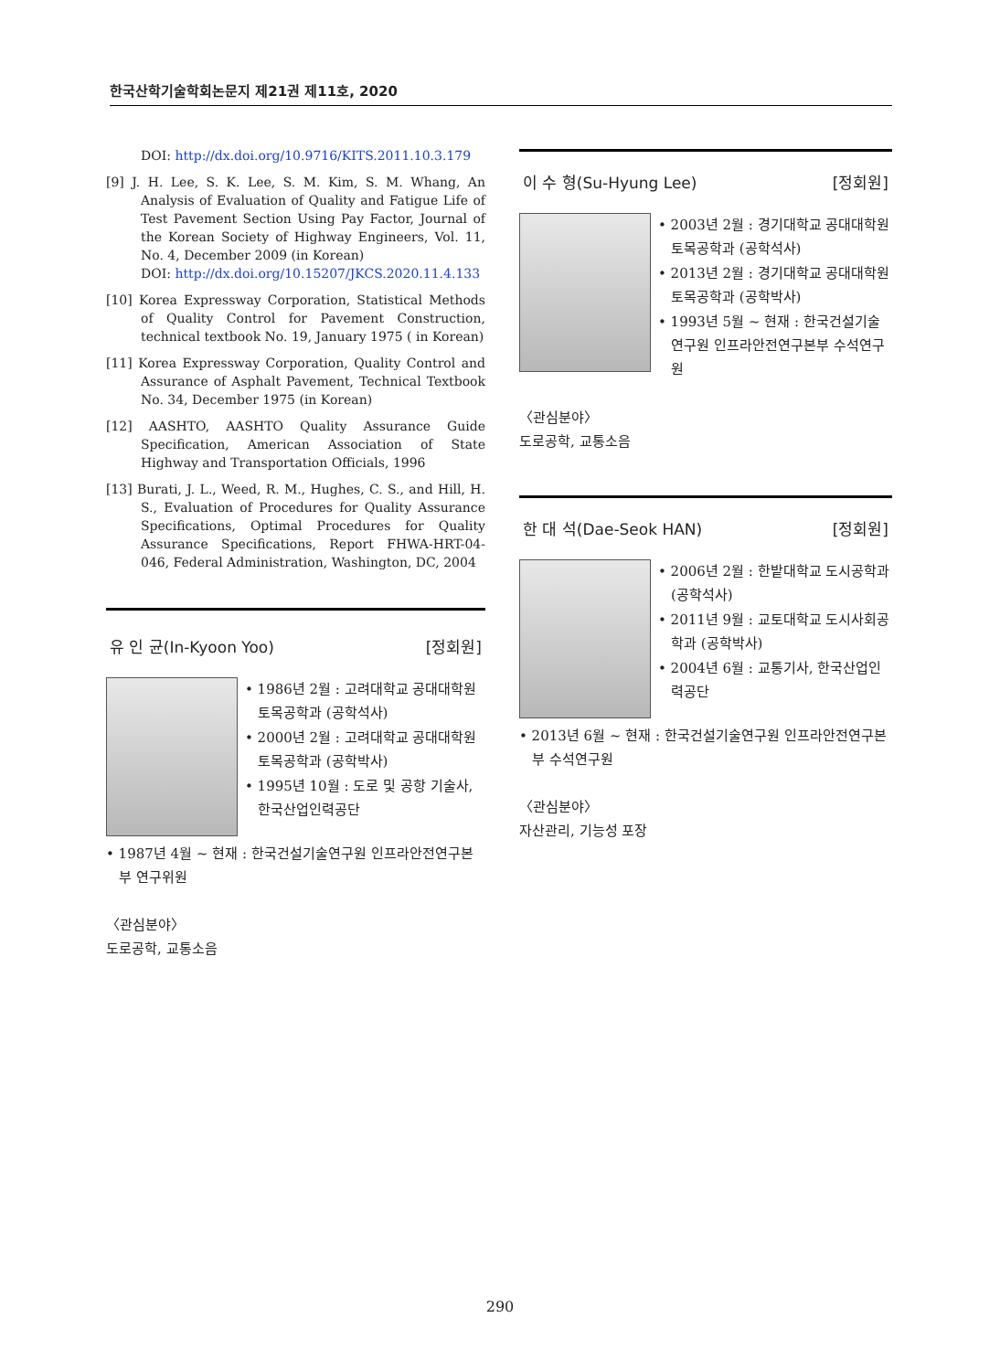한국산학기술학회논문지 제21권 제11호, 2020
DOI: http://dx.doi.org/10.9716/KITS.2011.10.3.179
[9] J. H. Lee, S. K. Lee, S. M. Kim, S. M. Whang, An Analysis of Evaluation of Quality and Fatigue Life of Test Pavement Section Using Pay Factor, Journal of the Korean Society of Highway Engineers, Vol. 11, No. 4, December 2009 (in Korean)
DOI: http://dx.doi.org/10.15207/JKCS.2020.11.4.133
[10] Korea Expressway Corporation, Statistical Methods of Quality Control for Pavement Construction, technical textbook No. 19, January 1975 ( in Korean)
[11] Korea Expressway Corporation, Quality Control and Assurance of Asphalt Pavement, Technical Textbook No. 34, December 1975 (in Korean)
[12] AASHTO, AASHTO Quality Assurance Guide Specification, American Association of State Highway and Transportation Officials, 1996
[13] Burati, J. L., Weed, R. M., Hughes, C. S., and Hill, H. S., Evaluation of Procedures for Quality Assurance Specifications, Optimal Procedures for Quality Assurance Specifications, Report FHWA-HRT-04-046, Federal Administration, Washington, DC, 2004
유 인 균(In-Kyoon Yoo) [정회원]
• 1986년 2월 : 고려대학교 공대대학원 토목공학과 (공학석사)
• 2000년 2월 : 고려대학교 공대대학원 토목공학과 (공학박사)
• 1995년 10월 : 도로 및 공항 기술사, 한국산업인력공단
• 1987년 4월 ~ 현재 : 한국건설기술연구원 인프라안전연구본부 연구위원
〈관심분야〉
도로공학, 교통소음
이 수 형(Su-Hyung Lee) [정회원]
• 2003년 2월 : 경기대학교 공대대학원 토목공학과 (공학석사)
• 2013년 2월 : 경기대학교 공대대학원 토목공학과 (공학박사)
• 1993년 5월 ~ 현재 : 한국건설기술연구원 인프라안전연구본부 수석연구원
〈관심분야〉
도로공학, 교통소음
한 대 석(Dae-Seok HAN) [정회원]
• 2006년 2월 : 한밭대학교 도시공학과 (공학석사)
• 2011년 9월 : 교토대학교 도시사회공학과 (공학박사)
• 2004년 6월 : 교통기사, 한국산업인력공단
• 2013년 6월 ~ 현재 : 한국건설기술연구원 인프라안전연구본부 수석연구원
〈관심분야〉
자산관리, 기능성 포장
290